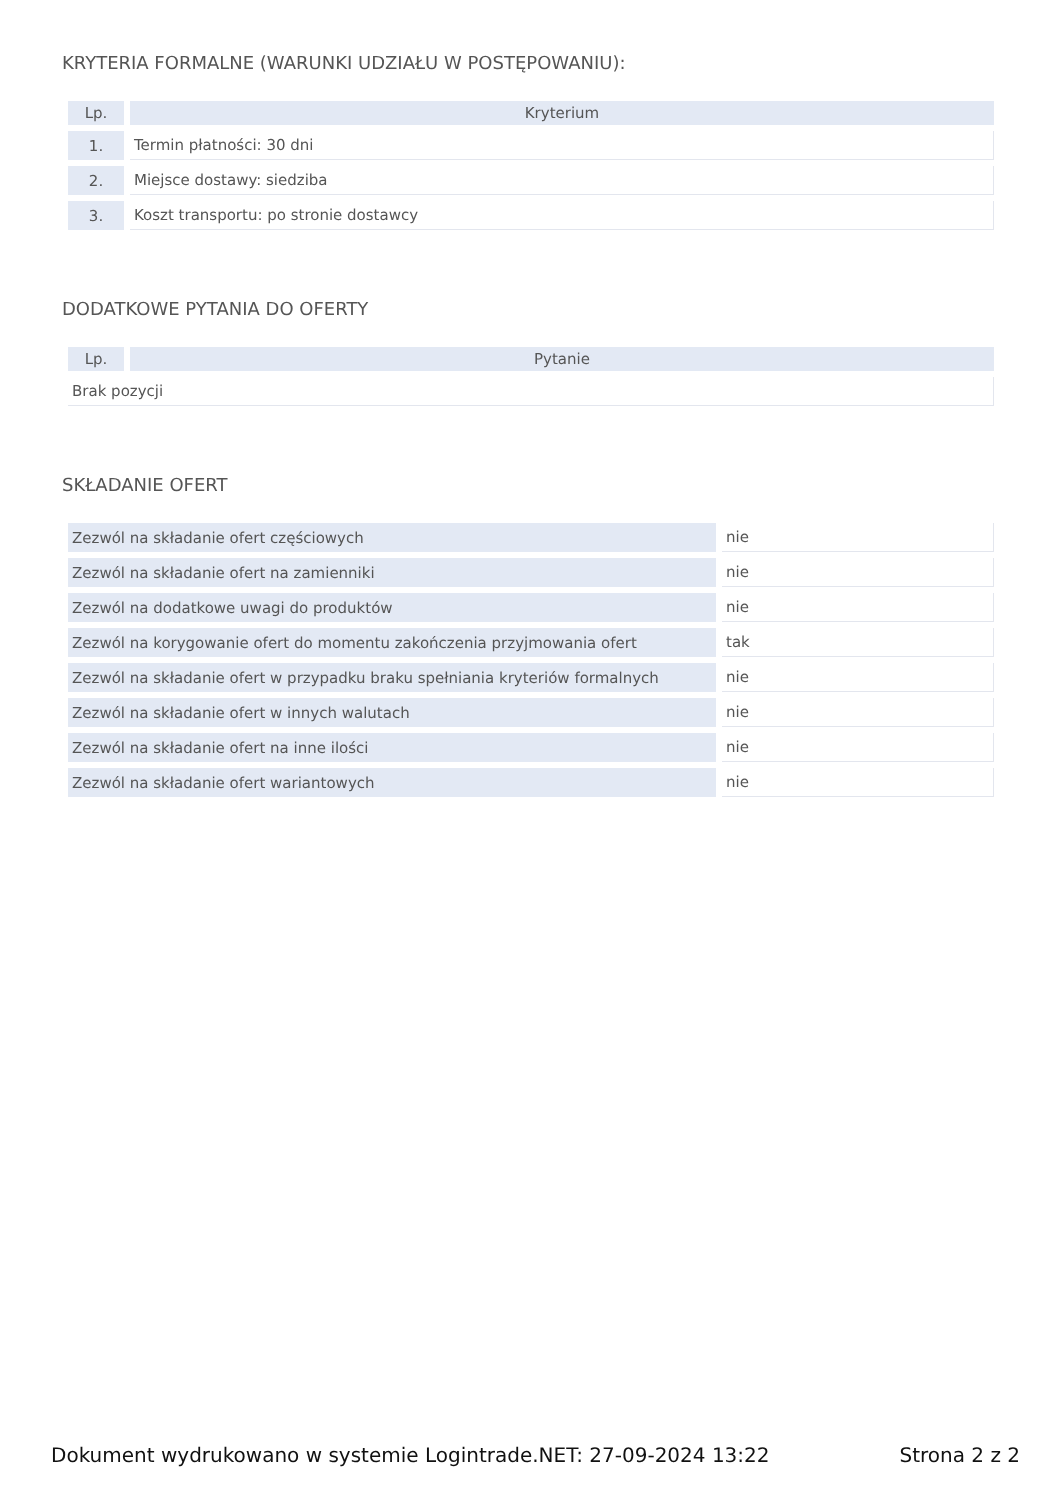KRYTERIA FORMALNE (WARUNKI UDZIAŁU W POSTĘPOWANIU):
| Lp. | Kryterium |
| --- | --- |
| 1. | Termin płatności: 30 dni |
| 2. | Miejsce dostawy: siedziba |
| 3. | Koszt transportu: po stronie dostawcy |
DODATKOWE PYTANIA DO OFERTY
| Lp. | Pytanie |
| --- | --- |
| Brak pozycji | |
SKŁADANIE OFERT
| Zezwól na składanie ofert częściowych | nie |
| Zezwól na składanie ofert na zamienniki | nie |
| Zezwól na dodatkowe uwagi do produktów | nie |
| Zezwól na korygowanie ofert do momentu zakończenia przyjmowania ofert | tak |
| Zezwól na składanie ofert w przypadku braku spełniania kryteriów formalnych | nie |
| Zezwól na składanie ofert w innych walutach | nie |
| Zezwól na składanie ofert na inne ilości | nie |
| Zezwól na składanie ofert wariantowych | nie |
Dokument wydrukowano w systemie Logintrade.NET: 27-09-2024 13:22 Strona 2 z 2